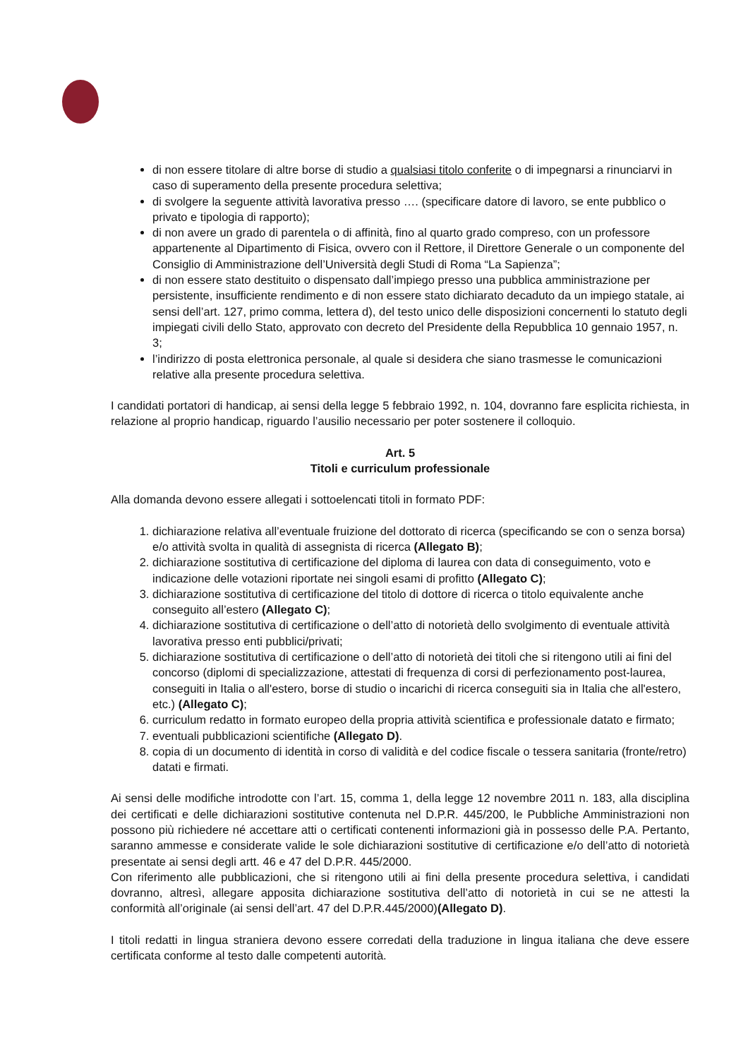di non essere titolare di altre borse di studio a qualsiasi titolo conferite o di impegnarsi a rinunciarvi in caso di superamento della presente procedura selettiva;
di svolgere la seguente attività lavorativa presso …. (specificare datore di lavoro, se ente pubblico o privato e tipologia di rapporto);
di non avere un grado di parentela o di affinità, fino al quarto grado compreso, con un professore appartenente al Dipartimento di Fisica, ovvero con il Rettore, il Direttore Generale o un componente del Consiglio di Amministrazione dell’Università degli Studi di Roma “La Sapienza”;
di non essere stato destituito o dispensato dall’impiego presso una pubblica amministrazione per persistente, insufficiente rendimento e di non essere stato dichiarato decaduto da un impiego statale, ai sensi dell’art. 127, primo comma, lettera d), del testo unico delle disposizioni concernenti lo statuto degli impiegati civili dello Stato, approvato con decreto del Presidente della Repubblica 10 gennaio 1957, n. 3;
l’indirizzo di posta elettronica personale, al quale si desidera che siano trasmesse le comunicazioni relative alla presente procedura selettiva.
I candidati portatori di handicap, ai sensi della legge 5 febbraio 1992, n. 104, dovranno fare esplicita richiesta, in relazione al proprio handicap, riguardo l’ausilio necessario per poter sostenere il colloquio.
Art. 5
Titoli e curriculum professionale
Alla domanda devono essere allegati i sottoelencati titoli in formato PDF:
1. dichiarazione relativa all’eventuale fruizione del dottorato di ricerca (specificando se con o senza borsa) e/o attività svolta in qualità di assegnista di ricerca (Allegato B);
2. dichiarazione sostitutiva di certificazione del diploma di laurea con data di conseguimento, voto e indicazione delle votazioni riportate nei singoli esami di profitto (Allegato C);
3. dichiarazione sostitutiva di certificazione del titolo di dottore di ricerca o titolo equivalente anche conseguito all’estero (Allegato C);
4. dichiarazione sostitutiva di certificazione o dell’atto di notorietà dello svolgimento di eventuale attività lavorativa presso enti pubblici/privati;
5. dichiarazione sostitutiva di certificazione o dell’atto di notorietà dei titoli che si ritengono utili ai fini del concorso (diplomi di specializzazione, attestati di frequenza di corsi di perfezionamento post-laurea, conseguiti in Italia o all'estero, borse di studio o incarichi di ricerca conseguiti sia in Italia che all'estero, etc.) (Allegato C);
6. curriculum redatto in formato europeo della propria attività scientifica e professionale datato e firmato;
7. eventuali pubblicazioni scientifiche (Allegato D).
8. copia di un documento di identità in corso di validità e del codice fiscale o tessera sanitaria (fronte/retro) datati e firmati.
Ai sensi delle modifiche introdotte con l’art. 15, comma 1, della legge 12 novembre 2011 n. 183, alla disciplina dei certificati e delle dichiarazioni sostitutive contenuta nel D.P.R. 445/200, le Pubbliche Amministrazioni non possono più richiedere né accettare atti o certificati contenenti informazioni già in possesso delle P.A. Pertanto, saranno ammesse e considerate valide le sole dichiarazioni sostitutive di certificazione e/o dell’atto di notorietà presentate ai sensi degli artt. 46 e 47 del D.P.R. 445/2000.
Con riferimento alle pubblicazioni, che si ritengono utili ai fini della presente procedura selettiva, i candidati dovranno, altresì, allegare apposita dichiarazione sostitutiva dell’atto di notorietà in cui se ne attesti la conformità all’originale (ai sensi dell’art. 47 del D.P.R.445/2000)(Allegato D).
I titoli redatti in lingua straniera devono essere corredati della traduzione in lingua italiana che deve essere certificata conforme al testo dalle competenti autorità.